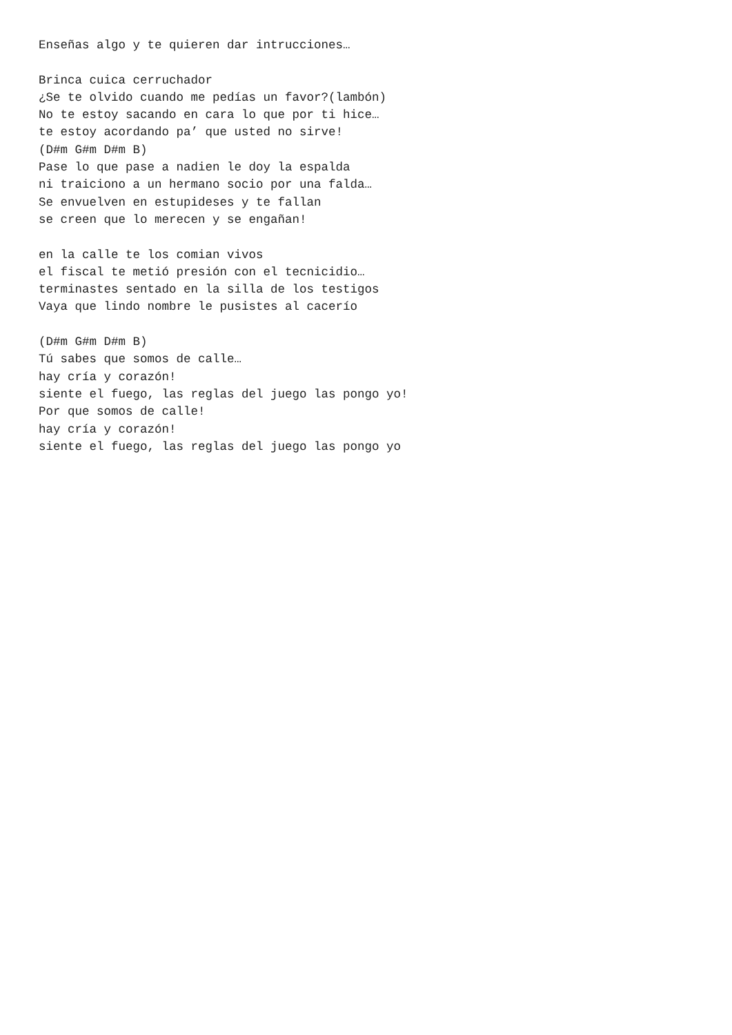Enseñas algo y te quieren dar intrucciones…

Brinca cuica cerruchador
¿Se te olvido cuando me pedías un favor?(lambón)
No te estoy sacando en cara lo que por ti hice…
te estoy acordando pa’ que usted no sirve!
(D#m G#m D#m B)
Pase lo que pase a nadien le doy la espalda
ni traiciono a un hermano socio por una falda…
Se envuelven en estupideses y te fallan
se creen que lo merecen y se engañan!

en la calle te los comian vivos
el fiscal te metió presión con el tecnicidio…
terminastes sentado en la silla de los testigos
Vaya que lindo nombre le pusistes al cacerío

(D#m G#m D#m B)
Tú sabes que somos de calle…
hay cría y corazón!
siente el fuego, las reglas del juego las pongo yo!
Por que somos de calle!
hay cría y corazón!
siente el fuego, las reglas del juego las pongo yo